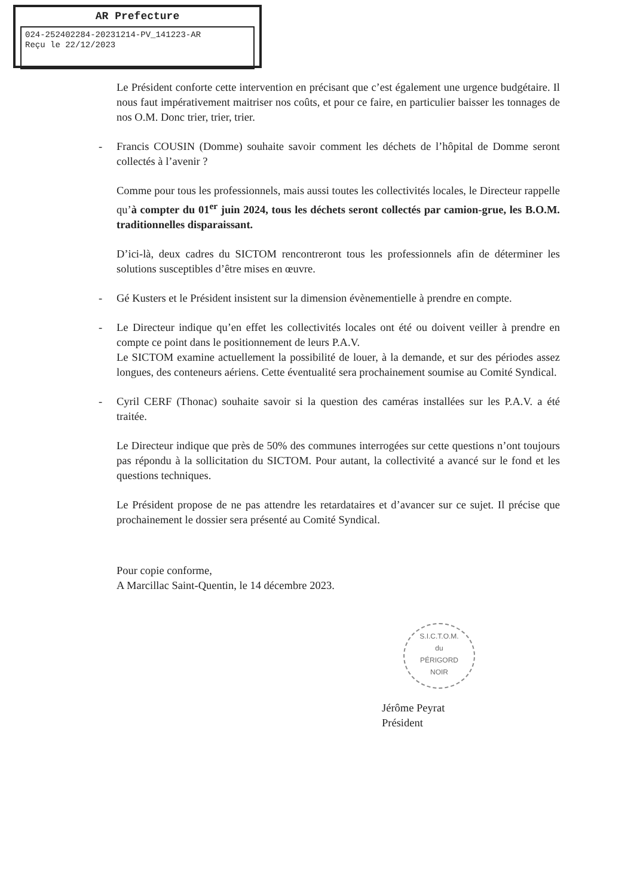AR Prefecture
024-252402284-20231214-PV_141223-AR
Reçu le 22/12/2023
Le Président conforte cette intervention en précisant que c’est également une urgence budgétaire. Il nous faut impérativement maitriser nos coûts, et pour ce faire, en particulier baisser les tonnages de nos O.M. Donc trier, trier, trier.
- Francis COUSIN (Domme) souhaite savoir comment les déchets de l’hôpital de Domme seront collectés à l’avenir ?
Comme pour tous les professionnels, mais aussi toutes les collectivités locales, le Directeur rappelle qu’à compter du 01<sup>er</sup> juin 2024, tous les déchets seront collectés par camion-grue, les B.O.M. traditionnelles disparaissant.
D’ici-là, deux cadres du SICTOM rencontreront tous les professionnels afin de déterminer les solutions susceptibles d’être mises en œuvre.
- Gé Kusters et le Président insistent sur la dimension évènementielle à prendre en compte.
- Le Directeur indique qu’en effet les collectivités locales ont été ou doivent veiller à prendre en compte ce point dans le positionnement de leurs P.A.V.
Le SICTOM examine actuellement la possibilité de louer, à la demande, et sur des périodes assez longues, des conteneurs aériens. Cette éventualité sera prochainement soumise au Comité Syndical.
- Cyril CERF (Thonac) souhaite savoir si la question des caméras installées sur les P.A.V. a été traitée.
Le Directeur indique que près de 50% des communes interrogées sur cette questions n’ont toujours pas répondu à la sollicitation du SICTOM. Pour autant, la collectivité a avancé sur le fond et les questions techniques.
Le Président propose de ne pas attendre les retardataires et d’avancer sur ce sujet. Il précise que prochainement le dossier sera présenté au Comité Syndical.
Pour copie conforme,
A Marcillac Saint-Quentin, le 14 décembre 2023.
S.I.C.T.O.M.
du
PÉRIGORD
NOIR
Jérôme Peyrat
Président